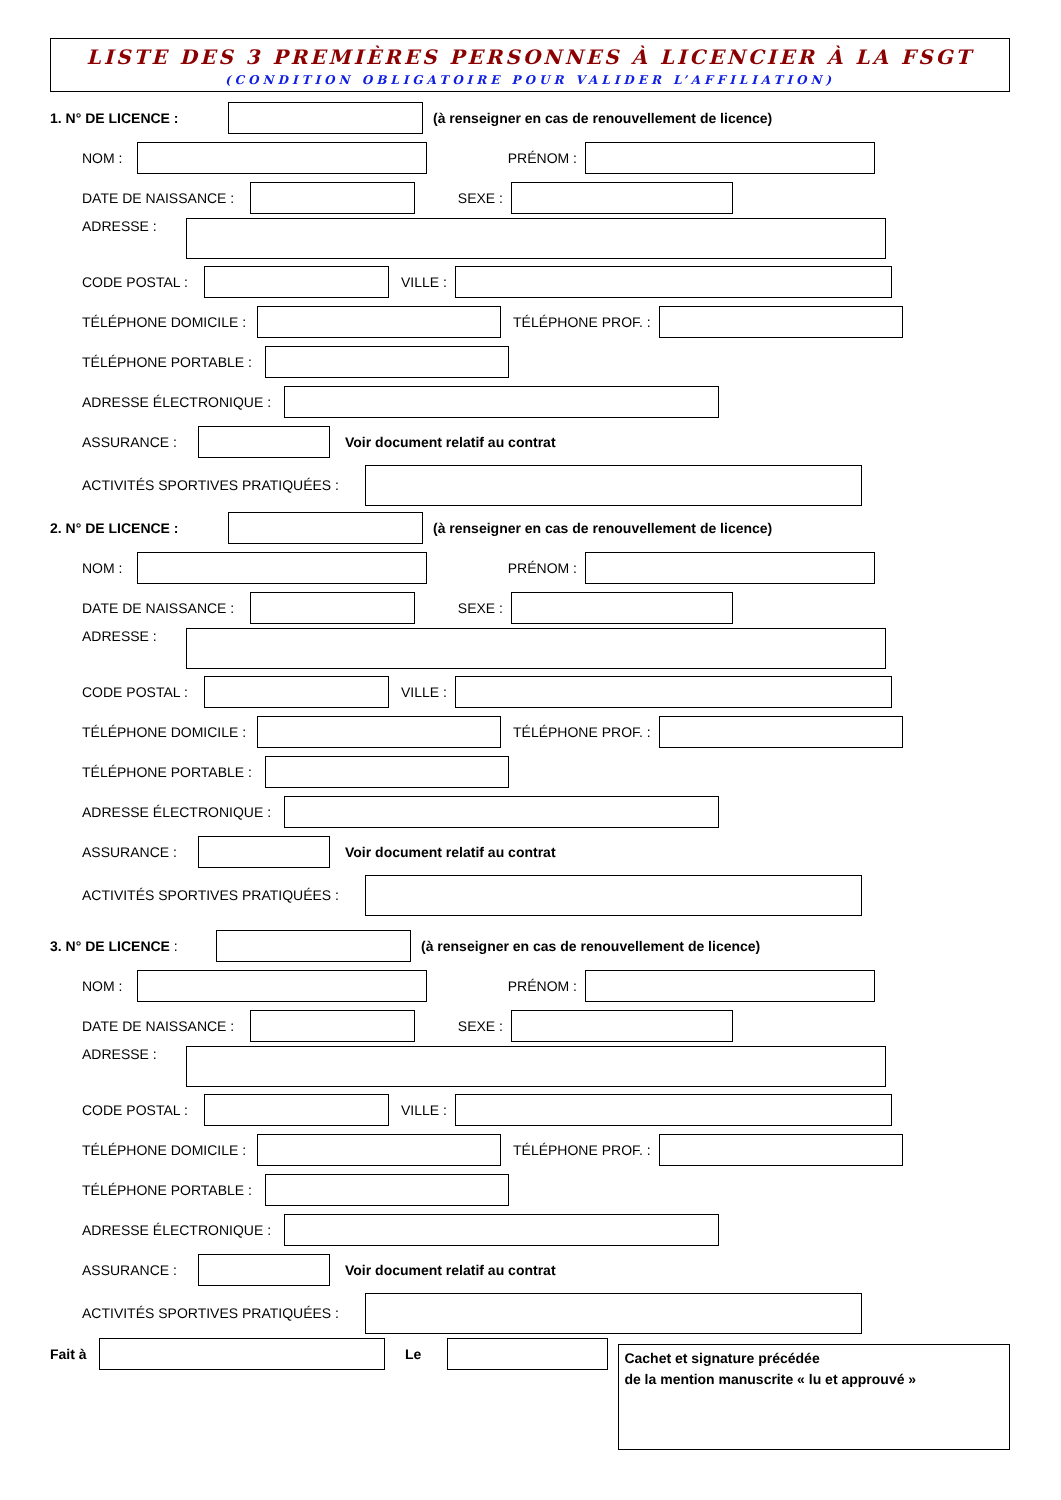LISTE DES 3 PREMIÈRES PERSONNES À LICENCIER À LA FSGT
(CONDITION OBLIGATOIRE POUR VALIDER L’AFFILIATION)
1. N° DE LICENCE : (à renseigner en cas de renouvellement de licence)
NOM : PRÉNOM :
DATE DE NAISSANCE : SEXE :
ADRESSE :
CODE POSTAL : VILLE :
TÉLÉPHONE DOMICILE : TÉLÉPHONE PROF. :
TÉLÉPHONE PORTABLE :
ADRESSE ÉLECTRONIQUE :
ASSURANCE : Voir document relatif au contrat
ACTIVITÉS SPORTIVES PRATIQUÉES :
2. N° DE LICENCE : (à renseigner en cas de renouvellement de licence)
NOM : PRÉNOM :
DATE DE NAISSANCE : SEXE :
ADRESSE :
CODE POSTAL : VILLE :
TÉLÉPHONE DOMICILE : TÉLÉPHONE PROF. :
TÉLÉPHONE PORTABLE :
ADRESSE ÉLECTRONIQUE :
ASSURANCE : Voir document relatif au contrat
ACTIVITÉS SPORTIVES PRATIQUÉES :
3. N° DE LICENCE : (à renseigner en cas de renouvellement de licence)
NOM : PRÉNOM :
DATE DE NAISSANCE : SEXE :
ADRESSE :
CODE POSTAL : VILLE :
TÉLÉPHONE DOMICILE : TÉLÉPHONE PROF. :
TÉLÉPHONE PORTABLE :
ADRESSE ÉLECTRONIQUE :
ASSURANCE : Voir document relatif au contrat
ACTIVITÉS SPORTIVES PRATIQUÉES :
Fait à Le
Cachet et signature précédée
de la mention manuscrite « lu et approuvé »